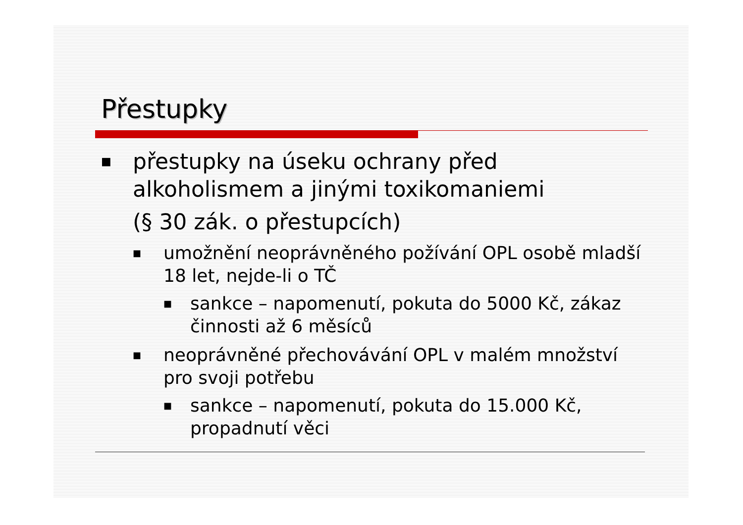Přestupky
■
přestupky na úseku ochrany před alkoholismem a jinými toxikomaniemi
(§ 30 zák. o přestupcích)
■
umožnění neoprávněného požívání OPL osobě mladší 18 let, nejde-li o TČ
■
sankce – napomenutí, pokuta do 5000 Kč, zákaz činnosti až 6 měsíců
■
neoprávněné přechovávání OPL v malém množství pro svoji potřebu
■
sankce – napomenutí, pokuta do 15.000 Kč, propadnutí věci